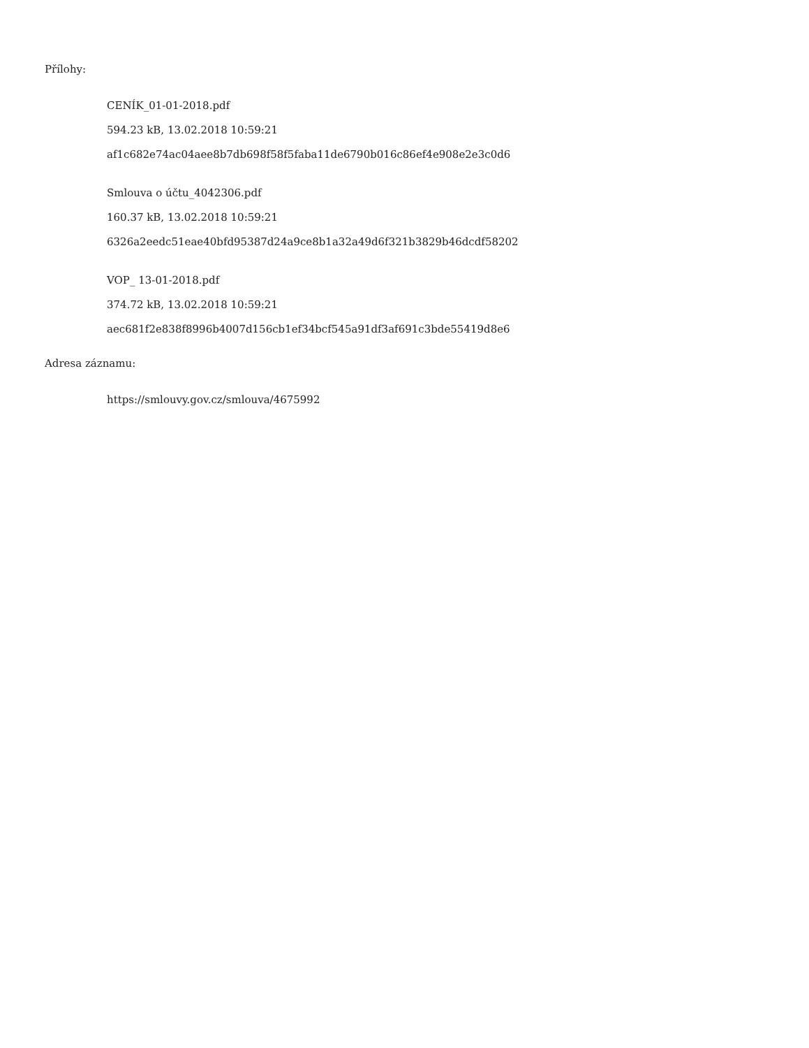Přílohy:
CENÍK_01-01-2018.pdf
594.23 kB, 13.02.2018 10:59:21
af1c682e74ac04aee8b7db698f58f5faba11de6790b016c86ef4e908e2e3c0d6
Smlouva o účtu_4042306.pdf
160.37 kB, 13.02.2018 10:59:21
6326a2eedc51eae40bfd95387d24a9ce8b1a32a49d6f321b3829b46dcdf58202
VOP_ 13-01-2018.pdf
374.72 kB, 13.02.2018 10:59:21
aec681f2e838f8996b4007d156cb1ef34bcf545a91df3af691c3bde55419d8e6
Adresa záznamu:
https://smlouvy.gov.cz/smlouva/4675992